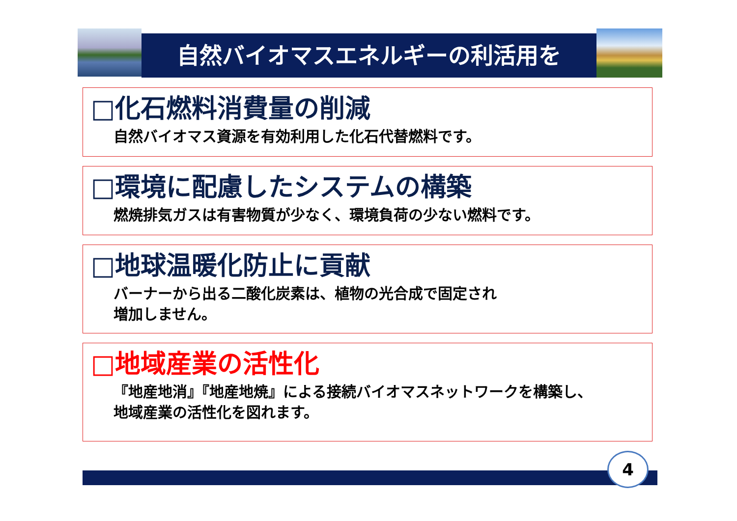自然バイオマスエネルギーの利活用を
□化石燃料消費量の削減
自然バイオマス資源を有効利用した化石代替燃料です。
□環境に配慮したシステムの構築
燃焼排気ガスは有害物質が少なく、環境負荷の少ない燃料です。
□地球温暖化防止に貢献
バーナーから出る二酸化炭素は、植物の光合成で固定され
増加しません。
□地域産業の活性化
『地産地消』『地産地焼』による接続バイオマスネットワークを構築し、
地域産業の活性化を図れます。
4